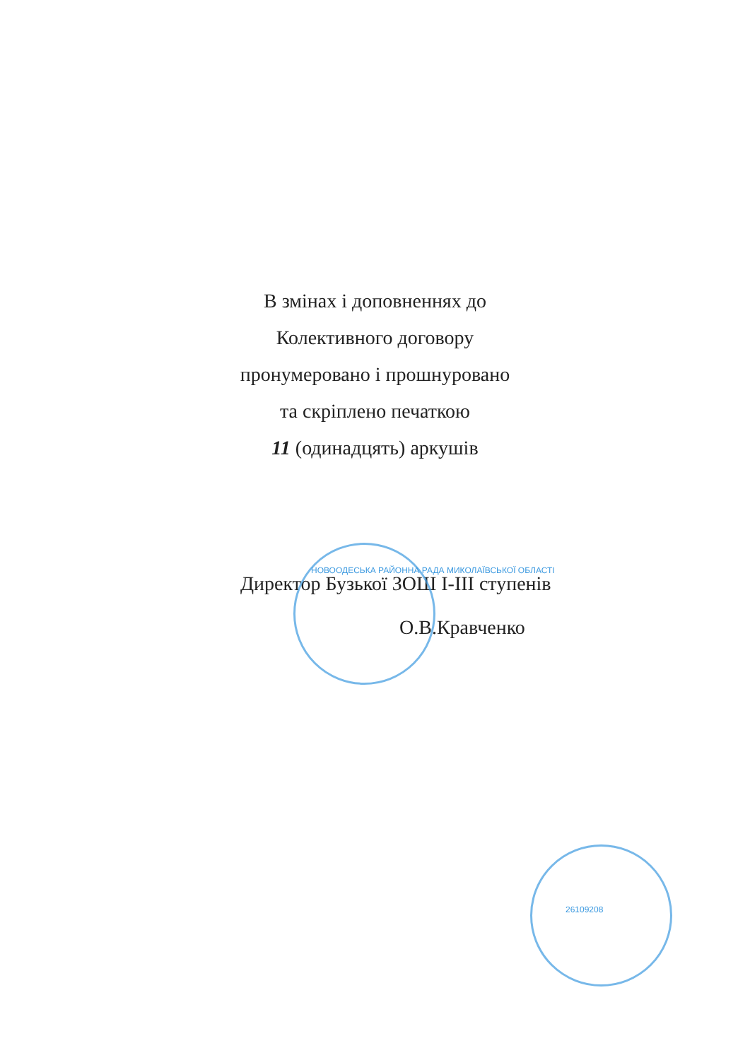В змінах і доповненнях до
Колективного договору
пронумеровано і прошнуровано
та скріплено печаткою
11 (одинадцять) аркушів
Директор Бузької ЗОШ І-ІІІ ступенів
О.В.Кравченко
НОВООДЕСЬКА РАЙОННА РАДА МИКОЛАЇВСЬКОЇ ОБЛАСТІ
26109208